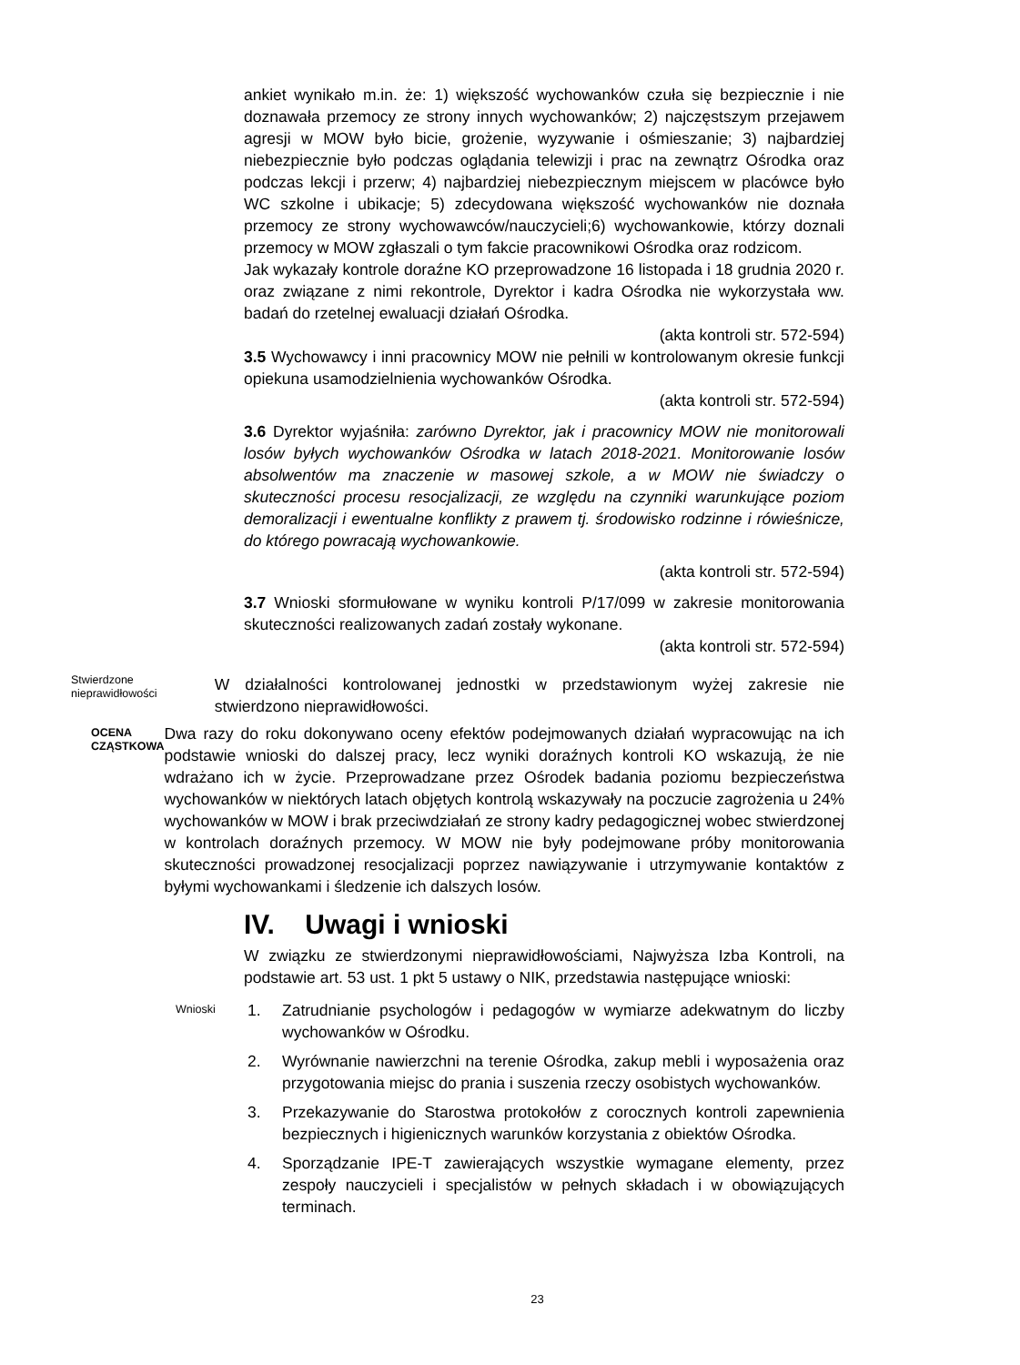ankiet wynikało m.in. że: 1) większość wychowanków czuła się bezpiecznie i nie doznawała przemocy ze strony innych wychowanków; 2) najczęstszym przejawem agresji w MOW było bicie, grożenie, wyzywanie i ośmieszanie; 3) najbardziej niebezpiecznie było podczas oglądania telewizji i prac na zewnątrz Ośrodka oraz podczas lekcji i przerw; 4) najbardziej niebezpiecznym miejscem w placówce było WC szkolne i ubikacje; 5) zdecydowana większość wychowanków nie doznała przemocy ze strony wychowawców/nauczycieli;6) wychowankowie, którzy doznali przemocy w MOW zgłaszali o tym fakcie pracownikowi Ośrodka oraz rodzicom.
Jak wykazały kontrole doraźne KO przeprowadzone 16 listopada i 18 grudnia 2020 r. oraz związane z nimi rekontrole, Dyrektor i kadra Ośrodka nie wykorzystała ww. badań do rzetelnej ewaluacji działań Ośrodka.
(akta kontroli str. 572-594)
3.5 Wychowawcy i inni pracownicy MOW nie pełnili w kontrolowanym okresie funkcji opiekuna usamodzielnienia wychowanków Ośrodka.
(akta kontroli str. 572-594)
3.6 Dyrektor wyjaśniła: zarówno Dyrektor, jak i pracownicy MOW nie monitorowali losów byłych wychowanków Ośrodka w latach 2018-2021. Monitorowanie losów absolwentów ma znaczenie w masowej szkole, a w MOW nie świadczy o skuteczności procesu resocjalizacji, ze względu na czynniki warunkujące poziom demoralizacji i ewentualne konflikty z prawem tj. środowisko rodzinne i rówieśnicze, do którego powracają wychowankowie.
(akta kontroli str. 572-594)
3.7 Wnioski sformułowane w wyniku kontroli P/17/099 w zakresie monitorowania skuteczności realizowanych zadań zostały wykonane.
(akta kontroli str. 572-594)
Stwierdzone nieprawidłowości
W działalności kontrolowanej jednostki w przedstawionym wyżej zakresie nie stwierdzono nieprawidłowości.
OCENA CZĄSTKOWA
Dwa razy do roku dokonywano oceny efektów podejmowanych działań wypracowując na ich podstawie wnioski do dalszej pracy, lecz wyniki doraźnych kontroli KO wskazują, że nie wdrażano ich w życie. Przeprowadzane przez Ośrodek badania poziomu bezpieczeństwa wychowanków w niektórych latach objętych kontrolą wskazywały na poczucie zagrożenia u 24% wychowanków w MOW i brak przeciwdziałań ze strony kadry pedagogicznej wobec stwierdzonej w kontrolach doraźnych przemocy. W MOW nie były podejmowane próby monitorowania skuteczności prowadzonej resocjalizacji poprzez nawiązywanie i utrzymywanie kontaktów z byłymi wychowankami i śledzenie ich dalszych losów.
IV. Uwagi i wnioski
W związku ze stwierdzonymi nieprawidłowościami, Najwyższa Izba Kontroli, na podstawie art. 53 ust. 1 pkt 5 ustawy o NIK, przedstawia następujące wnioski:
Wnioski
1. Zatrudnianie psychologów i pedagogów w wymiarze adekwatnym do liczby wychowanków w Ośrodku.
2. Wyrównanie nawierzchni na terenie Ośrodka, zakup mebli i wyposażenia oraz przygotowania miejsc do prania i suszenia rzeczy osobistych wychowanków.
3. Przekazywanie do Starostwa protokołów z corocznych kontroli zapewnienia bezpiecznych i higienicznych warunków korzystania z obiektów Ośrodka.
4. Sporządzanie IPE-T zawierających wszystkie wymagane elementy, przez zespoły nauczycieli i specjalistów w pełnych składach i w obowiązujących terminach.
23